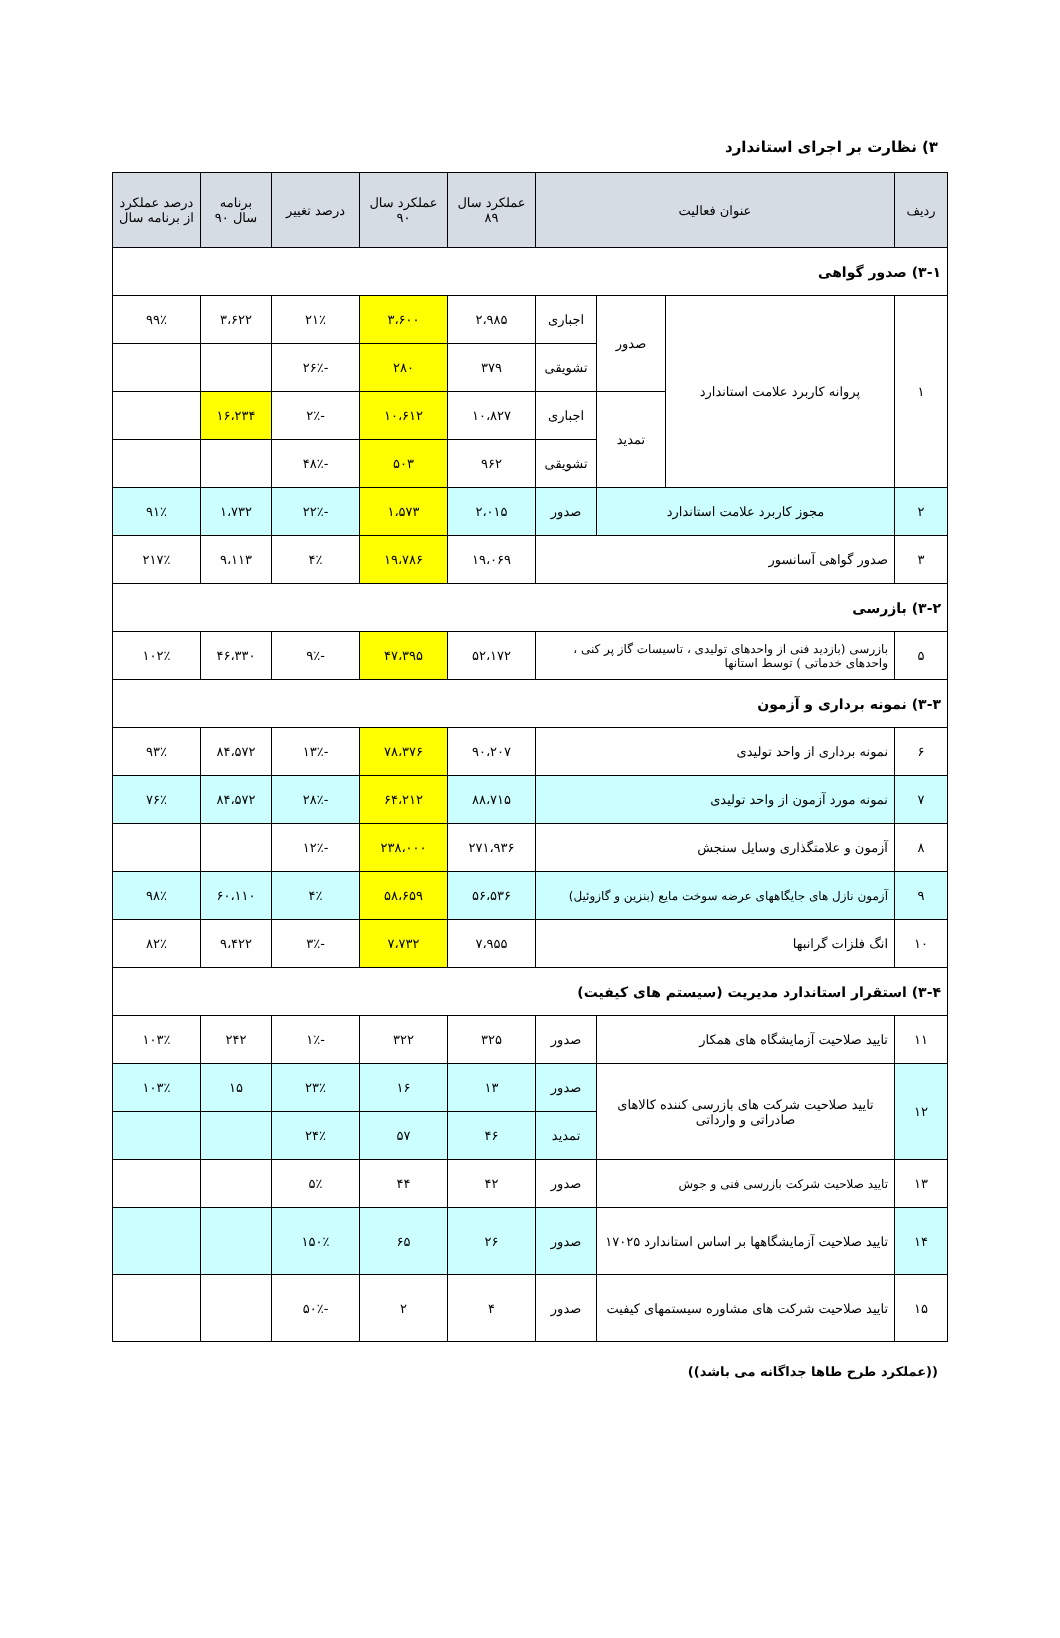۳) نظارت بر اجرای استاندارد
| ردیف | عنوان فعالیت | | | عملکرد سال ۸۹ | عملکرد سال ۹۰ | درصد تغییر | برنامه سال ۹۰ | درصد عملکرد از برنامه سال |
| --- | --- | --- | --- | --- | --- | --- | --- | --- |
| ۳-۱) صدور گواهی | | | | | | | | |
| ۱ | پروانه کاربرد علامت استاندارد | صدور | اجباری | ۲،۹۸۵ | ۳،۶۰۰ | ۲۱٪ | ۳،۶۲۲ | ۹۹٪ |
| | | | تشویقی | ۳۷۹ | ۲۸۰ | -۲۶٪ | | |
| | | تمدید | اجباری | ۱۰،۸۲۷ | ۱۰،۶۱۲ | -۲٪ | ۱۶،۲۳۴ | |
| | | | تشویقی | ۹۶۲ | ۵۰۳ | -۴۸٪ | | |
| ۲ | مجوز کاربرد علامت استاندارد | | صدور | ۲،۰۱۵ | ۱،۵۷۳ | -۲۲٪ | ۱،۷۳۲ | ۹۱٪ |
| ۳ | صدور گواهی آسانسور | | | ۱۹،۰۶۹ | ۱۹،۷۸۶ | ۴٪ | ۹،۱۱۳ | ۲۱۷٪ |
| ۳-۲) بازرسی | | | | | | | | |
| ۵ | بازرسی (بازدید فنی از واحدهای تولیدی ، تاسیسات گاز پر کنی ، واحدهای خدماتی ) توسط استانها | | | ۵۲،۱۷۲ | ۴۷،۳۹۵ | -۹٪ | ۴۶،۳۳۰ | ۱۰۲٪ |
| ۳-۳) نمونه برداری و آزمون | | | | | | | | |
| ۶ | نمونه برداری از واحد تولیدی | | | ۹۰،۲۰۷ | ۷۸،۳۷۶ | -۱۳٪ | ۸۴،۵۷۲ | ۹۳٪ |
| ۷ | نمونه مورد آزمون از واحد تولیدی | | | ۸۸،۷۱۵ | ۶۴،۲۱۲ | -۲۸٪ | ۸۴،۵۷۲ | ۷۶٪ |
| ۸ | آزمون و علامتگذاری وسایل سنجش | | | ۲۷۱،۹۳۶ | ۲۳۸،۰۰۰ | -۱۲٪ | | |
| ۹ | آزمون نازل های جایگاههای عرضه سوخت مایع (بنزین و گازوئیل) | | | ۵۶،۵۳۶ | ۵۸،۶۵۹ | ۴٪ | ۶۰،۱۱۰ | ۹۸٪ |
| ۱۰ | انگ فلزات گرانبها | | | ۷،۹۵۵ | ۷،۷۳۲ | -۳٪ | ۹،۴۲۲ | ۸۲٪ |
| ۳-۴) استقرار استاندارد مدیریت (سیستم های کیفیت) | | | | | | | | |
| ۱۱ | تایید صلاحیت آزمایشگاه های همکار | | صدور | ۳۲۵ | ۳۲۲ | -۱٪ | ۲۴۲ | ۱۰۳٪ |
| ۱۲ | تایید صلاحیت شرکت های بازرسی کننده کالاهای صادراتی و وارداتی | | صدور | ۱۳ | ۱۶ | ۲۳٪ | ۱۵ | ۱۰۳٪ |
| | | | تمدید | ۴۶ | ۵۷ | ۲۴٪ | | |
| ۱۳ | تایید صلاحیت شرکت بازرسی فنی و جوش | | صدور | ۴۲ | ۴۴ | ۵٪ | | |
| ۱۴ | تایید صلاحیت آزمایشگاهها بر اساس استاندارد ۱۷۰۲۵ | | صدور | ۲۶ | ۶۵ | ۱۵۰٪ | | |
| ۱۵ | تایید صلاحیت شرکت های مشاوره سیستمهای کیفیت | | صدور | ۴ | ۲ | -۵۰٪ | | |
((عملکرد طرح طاها جداگانه می باشد))